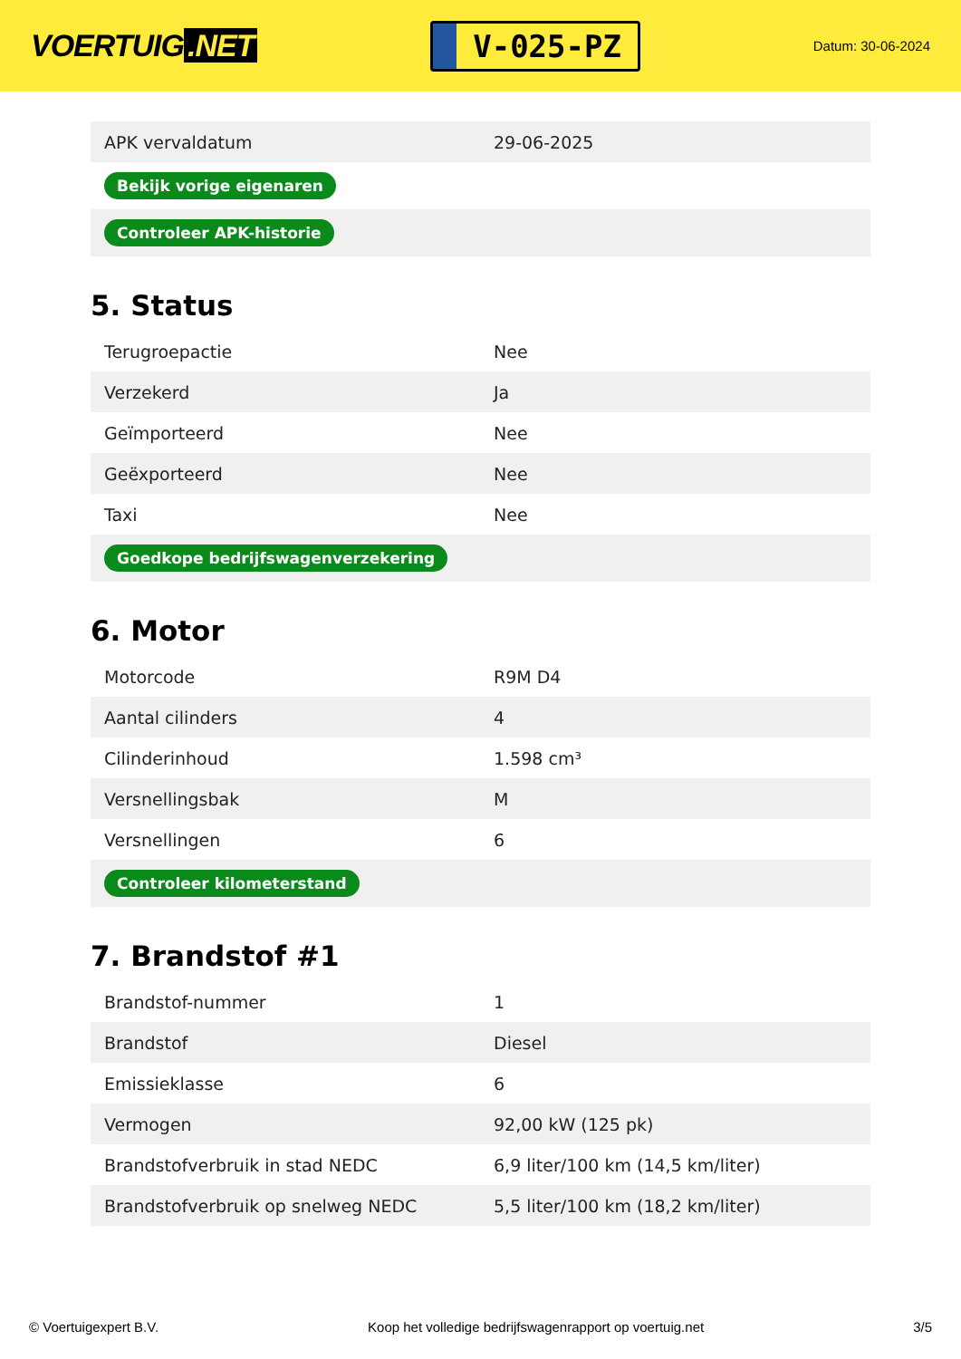VOERTUIG.NET
V-025-PZ
Datum: 30-06-2024
| APK vervaldatum | 29-06-2025 |
| Bekijk vorige eigenaren | |
| Controleer APK-historie | |
5. Status
| Terugroepactie | Nee |
| Verzekerd | Ja |
| Geïmporteerd | Nee |
| Geëxporteerd | Nee |
| Taxi | Nee |
| Goedkope bedrijfswagenverzekering | |
6. Motor
| Motorcode | R9M D4 |
| Aantal cilinders | 4 |
| Cilinderinhoud | 1.598 cm³ |
| Versnellingsbak | M |
| Versnellingen | 6 |
| Controleer kilometerstand | |
7. Brandstof #1
| Brandstof-nummer | 1 |
| Brandstof | Diesel |
| Emissieklasse | 6 |
| Vermogen | 92,00 kW (125 pk) |
| Brandstofverbruik in stad NEDC | 6,9 liter/100 km (14,5 km/liter) |
| Brandstofverbruik op snelweg NEDC | 5,5 liter/100 km (18,2 km/liter) |
© Voertuigexpert B.V. Koop het volledige bedrijfswagenrapport op voertuig.net 3/5